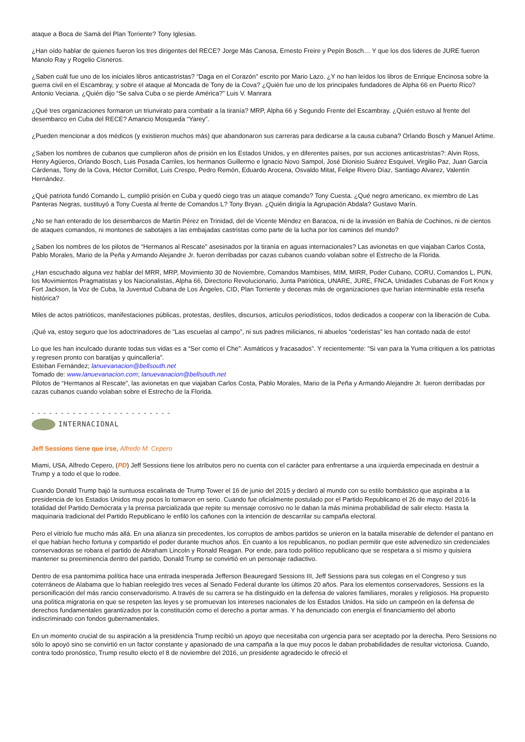ataque a Boca de Samá del Plan Torriente? Tony Iglesias.
¿Han oído hablar de quienes fueron los tres dirigentes del RECE? Jorge Más Canosa, Ernesto Freire y Pepín Bosch… Y que los dos líderes de JURE fueron Manolo Ray y Rogelio Cisneros.
¿Saben cuál fue uno de los iniciales libros anticastristas? “Daga en el Corazón” escrito por Mario Lazo. ¿Y no han leídos los libros de Enrique Encinosa sobre la guerra civil en el Escambray, y sobre el ataque al Moncada de Tony de la Cova? ¿Quién fue uno de los principales fundadores de Alpha 66 en Puerto Rico? Antonio Veciana. ¿Quién dijo “Se salva Cuba o se pierde América?” Luis V. Manrara
¿Qué tres organizaciones formaron un triunvirato para combatir a la tiranía? MRP, Alpha 66 y Segundo Frente del Escambray. ¿Quién estuvo al frente del desembarco en Cuba del RECE? Amancio Mosqueda “Yarey”.
¿Pueden mencionar a dos médicos (y existieron muchos más) que abandonaron sus carreras para dedicarse a la causa cubana? Orlando Bosch y Manuel Artime.
¿Saben los nombres de cubanos que cumplieron años de prisión en los Estados Unidos, y en diferentes países, por sus acciones anticastristas?: Alvin Ross, Henry Agüeros, Orlando Bosch, Luis Posada Carriles, los hermanos Guillermo e Ignacio Novo Sampol, José Dionisio Suárez Esquivel, Virgilio Paz, Juan García Cárdenas, Tony de la Cova, Héctor Cornillot, Luis Crespo, Pedro Remón, Eduardo Arocena, Osvaldo Mitat, Felipe Rivero Díaz, Santiago Alvarez, Valentín Hernández.
¿Qué patriota fundó Comando L, cumplió prisión en Cuba y quedó ciego tras un ataque comando? Tony Cuesta. ¿Qué negro americano, ex miembro de Las Panteras Negras, sustituyó a Tony Cuesta al frente de Comandos L? Tony Bryan. ¿Quién dirigía la Agrupación Abdala? Gustavo Marín.
¿No se han enterado de los desembarcos de Martín Pérez en Trinidad, del de Vicente Méndez en Baracoa, ni de la invasión en Bahía de Cochinos, ni de cientos de ataques comandos, ni montones de sabotajes a las embajadas castristas como parte de la lucha por los caminos del mundo?
¿Saben los nombres de los pilotos de “Hermanos al Rescate” asesinados por la tiranía en aguas internacionales? Las avionetas en que viajaban Carlos Costa, Pablo Morales, Mario de la Peña y Armando Alejandre Jr. fueron derribadas por cazas cubanos cuando volaban sobre el Estrecho de la Florida.
¿Han escuchado alguna vez hablar del MRR, MRP, Movimiento 30 de Noviembre, Comandos Mambises, MIM, MIRR, Poder Cubano, CORU, Comandos L, PUN, los Movimientos Pragmatistas y los Nacionalistas, Alpha 66, Directorio Revolucionario, Junta Patriótica, UNARE, JURE, FNCA, Unidades Cubanas de Fort Knox y Fort Jackson, la Voz de Cuba, la Juventud Cubana de Los Ángeles, CID, Plan Torriente y decenas más de organizaciones que harían interminable esta reseña histórica?
Miles de actos patrióticos, manifestaciones públicas, protestas, desfiles, discursos, artículos periodísticos, todos dedicados a cooperar con la liberación de Cuba.
¡Qué va, estoy seguro que los adoctrinadores de “Las escuelas al campo”, ni sus padres milicianos, ni abuelos “cederistas” les han contado nada de esto!
Lo que les han inculcado durante todas sus vidas es a “Ser como el Che”: Asmáticos y fracasados”. Y recientemente: “Si van para la Yuma critiquen a los patriotas y regresen pronto con baratijas y quincallería”.
Esteban Fernández; lanuevanacion@bellsouth.net
Tomado de: www.lanuevanacion.com; lanuevanacion@bellsouth.net
Pilotos de “Hermanos al Rescate”, las avionetas en que viajaban Carlos Costa, Pablo Morales, Mario de la Peña y Armando Alejandre Jr. fueron derribadas por cazas cubanos cuando volaban sobre el Estrecho de la Florida.
- - - - - - - - - - - - - - - - - - - - - - - -
INTERNACIONAL
Jeff Sessions tiene que irse, Alfredo M. Cepero
Miami, USA, Alfredo Cepero, (PD) Jeff Sessions tiene los atributos pero no cuenta con el carácter para enfrentarse a una izquierda empecinada en destruir a Trump y a todo el que lo rodee.
Cuando Donald Trump bajó la suntuosa escalinata de Trump Tower el 16 de junio del 2015 y declaró al mundo con su estilo bombástico que aspiraba a la presidencia de los Estados Unidos muy pocos lo tomaron en serio. Cuando fue oficialmente postulado por el Partido Republicano el 26 de mayo del 2016 la totalidad del Partido Demócrata y la prensa parcializada que repite su mensaje corrosivo no le daban la más mínima probabilidad de salir electo. Hasta la maquinaria tradicional del Partido Republicano le enfiló los cañones con la intención de descarrilar su campaña electoral.
Pero el vitriolo fue mucho más allá. En una alianza sin precedentes, los corruptos de ambos partidos se unieron en la batalla miserable de defender el pantano en el que habían hecho fortuna y compartido el poder durante muchos años. En cuanto a los republicanos, no podían permitir que este advenedizo sin credenciales conservadoras se robara el partido de Abraham Lincoln y Ronald Reagan. Por ende, para todo político republicano que se respetara a sí mismo y quisiera mantener su preeminencia dentro del partido, Donald Trump se convirtió en un personaje radiactivo.
Dentro de esa pantomima política hace una entrada inesperada Jefferson Beauregard Sessions III, Jeff Sessions para sus colegas en el Congreso y sus coterráneos de Alabama que lo habían reelegido tres veces al Senado Federal durante los últimos 20 años. Para los elementos conservadores, Sessions es la personificación del más rancio conservadorismo. A través de su carrera se ha distinguido en la defensa de valores familiares, morales y religiosos. Ha propuesto una política migratoria en que se respeten las leyes y se promuevan los intereses nacionales de los Estados Unidos. Ha sido un campeón en la defensa de derechos fundamentales garantizados por la constitución como el derecho a portar armas. Y ha denunciado con energía el financiamiento del aborto indiscriminado con fondos gubernamentales.
En un momento crucial de su aspiración a la presidencia Trump recibió un apoyo que necesitaba con urgencia para ser aceptado por la derecha. Pero Sessions no sólo lo apoyó sino se convirtió en un factor constante y apasionado de una campaña a la que muy pocos le daban probabilidades de resultar victoriosa. Cuando, contra todo pronóstico, Trump resulto electo el 8 de noviembre del 2016, un presidente agradecido le ofreció el